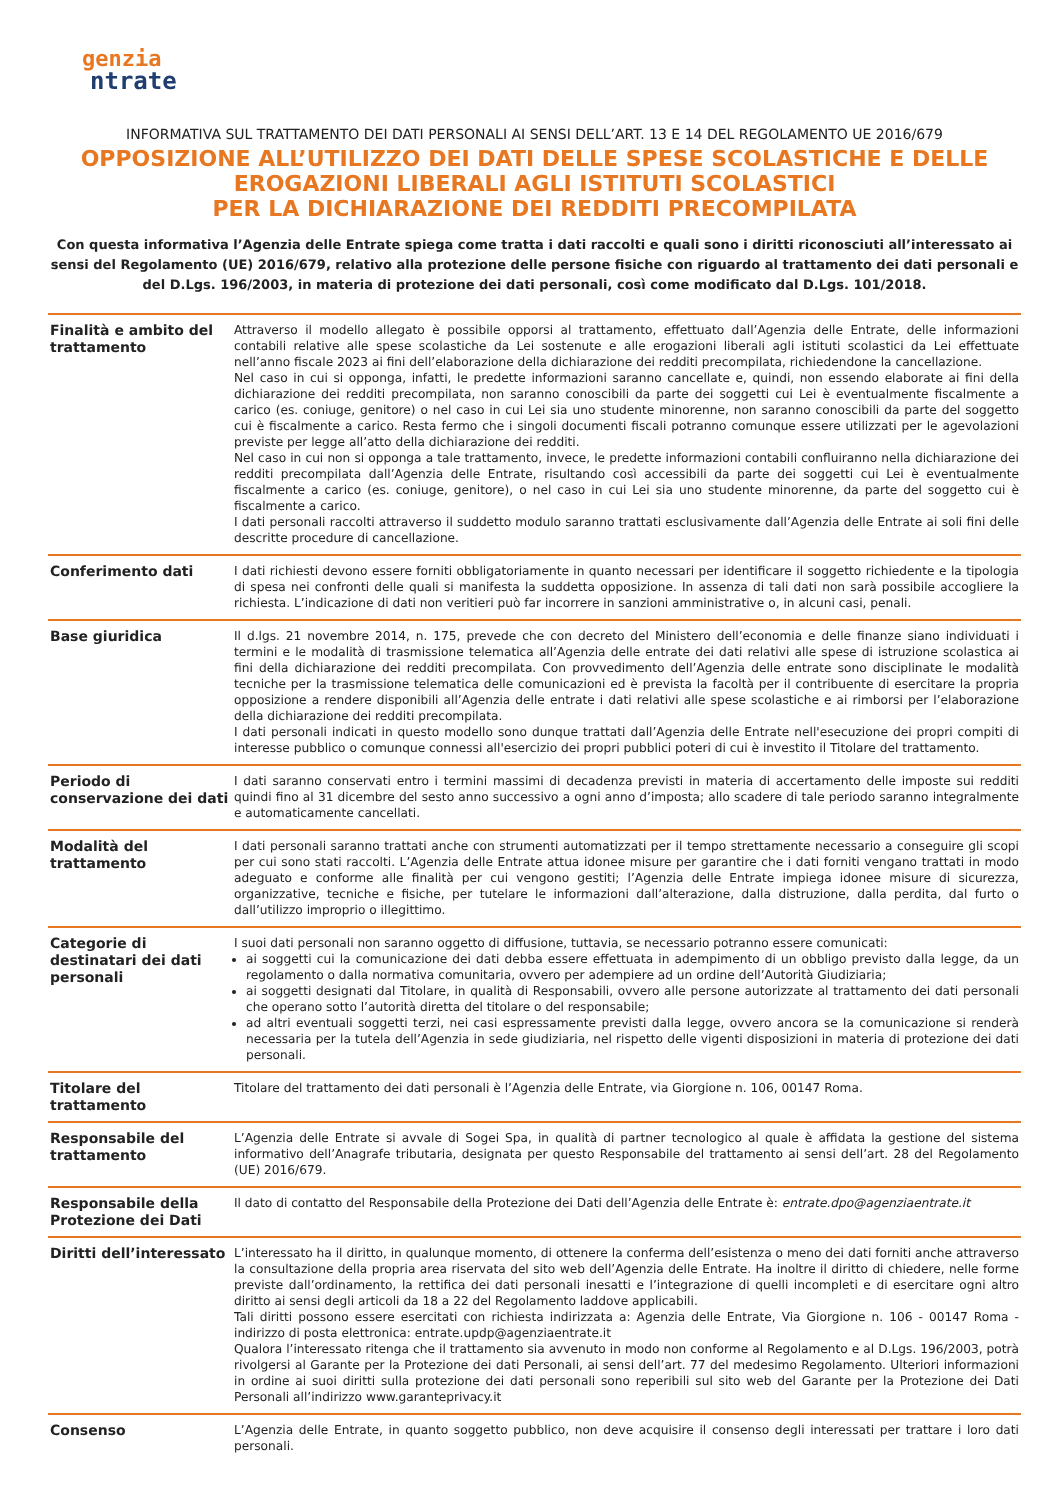genzia
ntrate
INFORMATIVA SUL TRATTAMENTO DEI DATI PERSONALI AI SENSI DELL’ART. 13 E 14 DEL REGOLAMENTO UE 2016/679
OPPOSIZIONE ALL’UTILIZZO DEI DATI DELLE SPESE SCOLASTICHE E DELLE
EROGAZIONI LIBERALI AGLI ISTITUTI SCOLASTICI
PER LA DICHIARAZIONE DEI REDDITI PRECOMPILATA
Con questa informativa l’Agenzia delle Entrate spiega come tratta i dati raccolti e quali sono i diritti riconosciuti all’interessato ai sensi del Regolamento (UE) 2016/679, relativo alla protezione delle persone fisiche con riguardo al trattamento dei dati personali e del D.Lgs. 196/2003, in materia di protezione dei dati personali, così come modificato dal D.Lgs. 101/2018.
| Finalità e ambito del trattamento | Attraverso il modello allegato è possibile opporsi al trattamento, effettuato dall’Agenzia delle Entrate, delle informazioni contabili relative alle spese scolastiche da Lei sostenute e alle erogazioni liberali agli istituti scolastici da Lei effettuate nell’anno fiscale 2023 ai fini dell’elaborazione della dichiarazione dei redditi precompilata, richiedendone la cancellazione. Nel caso in cui si opponga, infatti, le predette informazioni saranno cancellate e, quindi, non essendo elaborate ai fini della dichiarazione dei redditi precompilata, non saranno conoscibili da parte dei soggetti cui Lei è eventualmente fiscalmente a carico (es. coniuge, genitore) o nel caso in cui Lei sia uno studente minorenne, non saranno conoscibili da parte del soggetto cui è fiscalmente a carico. Resta fermo che i singoli documenti fiscali potranno comunque essere utilizzati per le agevolazioni previste per legge all’atto della dichiarazione dei redditi. Nel caso in cui non si opponga a tale trattamento, invece, le predette informazioni contabili confluiranno nella dichiarazione dei redditi precompilata dall’Agenzia delle Entrate, risultando così accessibili da parte dei soggetti cui Lei è eventualmente fiscalmente a carico (es. coniuge, genitore), o nel caso in cui Lei sia uno studente minorenne, da parte del soggetto cui è fiscalmente a carico. I dati personali raccolti attraverso il suddetto modulo saranno trattati esclusivamente dall’Agenzia delle Entrate ai soli fini delle descritte procedure di cancellazione. |
| Conferimento dati | I dati richiesti devono essere forniti obbligatoriamente in quanto necessari per identificare il soggetto richiedente e la tipologia di spesa nei confronti delle quali si manifesta la suddetta opposizione. In assenza di tali dati non sarà possibile accogliere la richiesta. L’indicazione di dati non veritieri può far incorrere in sanzioni amministrative o, in alcuni casi, penali. |
| Base giuridica | Il d.lgs. 21 novembre 2014, n. 175, prevede che con decreto del Ministero dell’economia e delle finanze siano individuati i termini e le modalità di trasmissione telematica all’Agenzia delle entrate dei dati relativi alle spese di istruzione scolastica ai fini della dichiarazione dei redditi precompilata. Con provvedimento dell’Agenzia delle entrate sono disciplinate le modalità tecniche per la trasmissione telematica delle comunicazioni ed è prevista la facoltà per il contribuente di esercitare la propria opposizione a rendere disponibili all’Agenzia delle entrate i dati relativi alle spese scolastiche e ai rimborsi per l’elaborazione della dichiarazione dei redditi precompilata. I dati personali indicati in questo modello sono dunque trattati dall’Agenzia delle Entrate nell'esecuzione dei propri compiti di interesse pubblico o comunque connessi all'esercizio dei propri pubblici poteri di cui è investito il Titolare del trattamento. |
| Periodo di conservazione dei dati | I dati saranno conservati entro i termini massimi di decadenza previsti in materia di accertamento delle imposte sui redditi quindi fino al 31 dicembre del sesto anno successivo a ogni anno d’imposta; allo scadere di tale periodo saranno integralmente e automaticamente cancellati. |
| Modalità del trattamento | I dati personali saranno trattati anche con strumenti automatizzati per il tempo strettamente necessario a conseguire gli scopi per cui sono stati raccolti. L’Agenzia delle Entrate attua idonee misure per garantire che i dati forniti vengano trattati in modo adeguato e conforme alle finalità per cui vengono gestiti; l’Agenzia delle Entrate impiega idonee misure di sicurezza, organizzative, tecniche e fisiche, per tutelare le informazioni dall’alterazione, dalla distruzione, dalla perdita, dal furto o dall’utilizzo improprio o illegittimo. |
| Categorie di destinatari dei dati personali | I suoi dati personali non saranno oggetto di diffusione, tuttavia, se necessario potranno essere comunicati: ai soggetti cui la comunicazione dei dati debba essere effettuata in adempimento di un obbligo previsto dalla legge, da un regolamento o dalla normativa comunitaria, ovvero per adempiere ad un ordine dell’Autorità Giudiziaria; ai soggetti designati dal Titolare, in qualità di Responsabili, ovvero alle persone autorizzate al trattamento dei dati personali che operano sotto l’autorità diretta del titolare o del responsabile; ad altri eventuali soggetti terzi, nei casi espressamente previsti dalla legge, ovvero ancora se la comunicazione si renderà necessaria per la tutela dell’Agenzia in sede giudiziaria, nel rispetto delle vigenti disposizioni in materia di protezione dei dati personali. |
| Titolare del trattamento | Titolare del trattamento dei dati personali è l’Agenzia delle Entrate, via Giorgione n. 106, 00147 Roma. |
| Responsabile del trattamento | L’Agenzia delle Entrate si avvale di Sogei Spa, in qualità di partner tecnologico al quale è affidata la gestione del sistema informativo dell’Anagrafe tributaria, designata per questo Responsabile del trattamento ai sensi dell’art. 28 del Regolamento (UE) 2016/679. |
| Responsabile della Protezione dei Dati | Il dato di contatto del Responsabile della Protezione dei Dati dell’Agenzia delle Entrate è: entrate.dpo@agenziaentrate.it |
| Diritti dell’interessato | L’interessato ha il diritto, in qualunque momento, di ottenere la conferma dell’esistenza o meno dei dati forniti anche attraverso la consultazione della propria area riservata del sito web dell’Agenzia delle Entrate. Ha inoltre il diritto di chiedere, nelle forme previste dall’ordinamento, la rettifica dei dati personali inesatti e l’integrazione di quelli incompleti e di esercitare ogni altro diritto ai sensi degli articoli da 18 a 22 del Regolamento laddove applicabili. Tali diritti possono essere esercitati con richiesta indirizzata a: Agenzia delle Entrate, Via Giorgione n. 106 - 00147 Roma - indirizzo di posta elettronica: entrate.updp@agenziaentrate.it Qualora l’interessato ritenga che il trattamento sia avvenuto in modo non conforme al Regolamento e al D.Lgs. 196/2003, potrà rivolgersi al Garante per la Protezione dei dati Personali, ai sensi dell’art. 77 del medesimo Regolamento. Ulteriori informazioni in ordine ai suoi diritti sulla protezione dei dati personali sono reperibili sul sito web del Garante per la Protezione dei Dati Personali all’indirizzo www.garanteprivacy.it |
| Consenso | L’Agenzia delle Entrate, in quanto soggetto pubblico, non deve acquisire il consenso degli interessati per trattare i loro dati personali. |